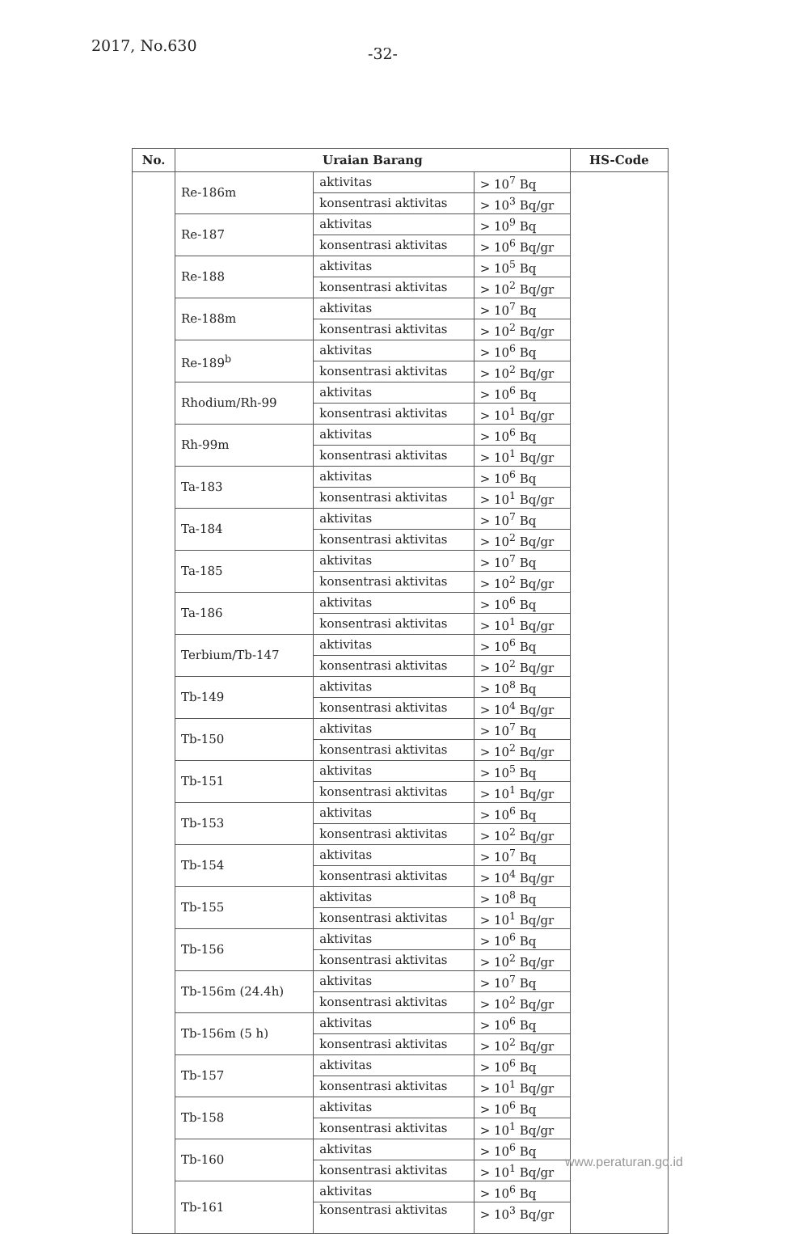2017, No.630 -32-
| No. | Uraian Barang | | | HS-Code |
| --- | --- | --- | --- | --- |
| | Re-186m | aktivitas | > 10<sup>7</sup> Bq | |
| | | konsentrasi aktivitas | > 10<sup>3</sup> Bq/gr | |
| | Re-187 | aktivitas | > 10<sup>9</sup> Bq | |
| | | konsentrasi aktivitas | > 10<sup>6</sup> Bq/gr | |
| | Re-188 | aktivitas | > 10<sup>5</sup> Bq | |
| | | konsentrasi aktivitas | > 10<sup>2</sup> Bq/gr | |
| | Re-188m | aktivitas | > 10<sup>7</sup> Bq | |
| | | konsentrasi aktivitas | > 10<sup>2</sup> Bq/gr | |
| | Re-189<sup>b</sup> | aktivitas | > 10<sup>6</sup> Bq | |
| | | konsentrasi aktivitas | > 10<sup>2</sup> Bq/gr | |
| | Rhodium/Rh-99 | aktivitas | > 10<sup>6</sup> Bq | |
| | | konsentrasi aktivitas | > 10<sup>1</sup> Bq/gr | |
| | Rh-99m | aktivitas | > 10<sup>6</sup> Bq | |
| | | konsentrasi aktivitas | > 10<sup>1</sup> Bq/gr | |
| | Ta-183 | aktivitas | > 10<sup>6</sup> Bq | |
| | | konsentrasi aktivitas | > 10<sup>1</sup> Bq/gr | |
| | Ta-184 | aktivitas | > 10<sup>7</sup> Bq | |
| | | konsentrasi aktivitas | > 10<sup>2</sup> Bq/gr | |
| | Ta-185 | aktivitas | > 10<sup>7</sup> Bq | |
| | | konsentrasi aktivitas | > 10<sup>2</sup> Bq/gr | |
| | Ta-186 | aktivitas | > 10<sup>6</sup> Bq | |
| | | konsentrasi aktivitas | > 10<sup>1</sup> Bq/gr | |
| | Terbium/Tb-147 | aktivitas | > 10<sup>6</sup> Bq | |
| | | konsentrasi aktivitas | > 10<sup>2</sup> Bq/gr | |
| | Tb-149 | aktivitas | > 10<sup>8</sup> Bq | |
| | | konsentrasi aktivitas | > 10<sup>4</sup> Bq/gr | |
| | Tb-150 | aktivitas | > 10<sup>7</sup> Bq | |
| | | konsentrasi aktivitas | > 10<sup>2</sup> Bq/gr | |
| | Tb-151 | aktivitas | > 10<sup>5</sup> Bq | |
| | | konsentrasi aktivitas | > 10<sup>1</sup> Bq/gr | |
| | Tb-153 | aktivitas | > 10<sup>6</sup> Bq | |
| | | konsentrasi aktivitas | > 10<sup>2</sup> Bq/gr | |
| | Tb-154 | aktivitas | > 10<sup>7</sup> Bq | |
| | | konsentrasi aktivitas | > 10<sup>4</sup> Bq/gr | |
| | Tb-155 | aktivitas | > 10<sup>8</sup> Bq | |
| | | konsentrasi aktivitas | > 10<sup>1</sup> Bq/gr | |
| | Tb-156 | aktivitas | > 10<sup>6</sup> Bq | |
| | | konsentrasi aktivitas | > 10<sup>2</sup> Bq/gr | |
| | Tb-156m (24.4h) | aktivitas | > 10<sup>7</sup> Bq | |
| | | konsentrasi aktivitas | > 10<sup>2</sup> Bq/gr | |
| | Tb-156m (5 h) | aktivitas | > 10<sup>6</sup> Bq | |
| | | konsentrasi aktivitas | > 10<sup>2</sup> Bq/gr | |
| | Tb-157 | aktivitas | > 10<sup>6</sup> Bq | |
| | | konsentrasi aktivitas | > 10<sup>1</sup> Bq/gr | |
| | Tb-158 | aktivitas | > 10<sup>6</sup> Bq | |
| | | konsentrasi aktivitas | > 10<sup>1</sup> Bq/gr | |
| | Tb-160 | aktivitas | > 10<sup>6</sup> Bq | |
| | | konsentrasi aktivitas | > 10<sup>1</sup> Bq/gr | |
| | Tb-161 | aktivitas | > 10<sup>6</sup> Bq | |
| | | konsentrasi aktivitas | > 10<sup>3</sup> Bq/gr | |
www.peraturan.go.id